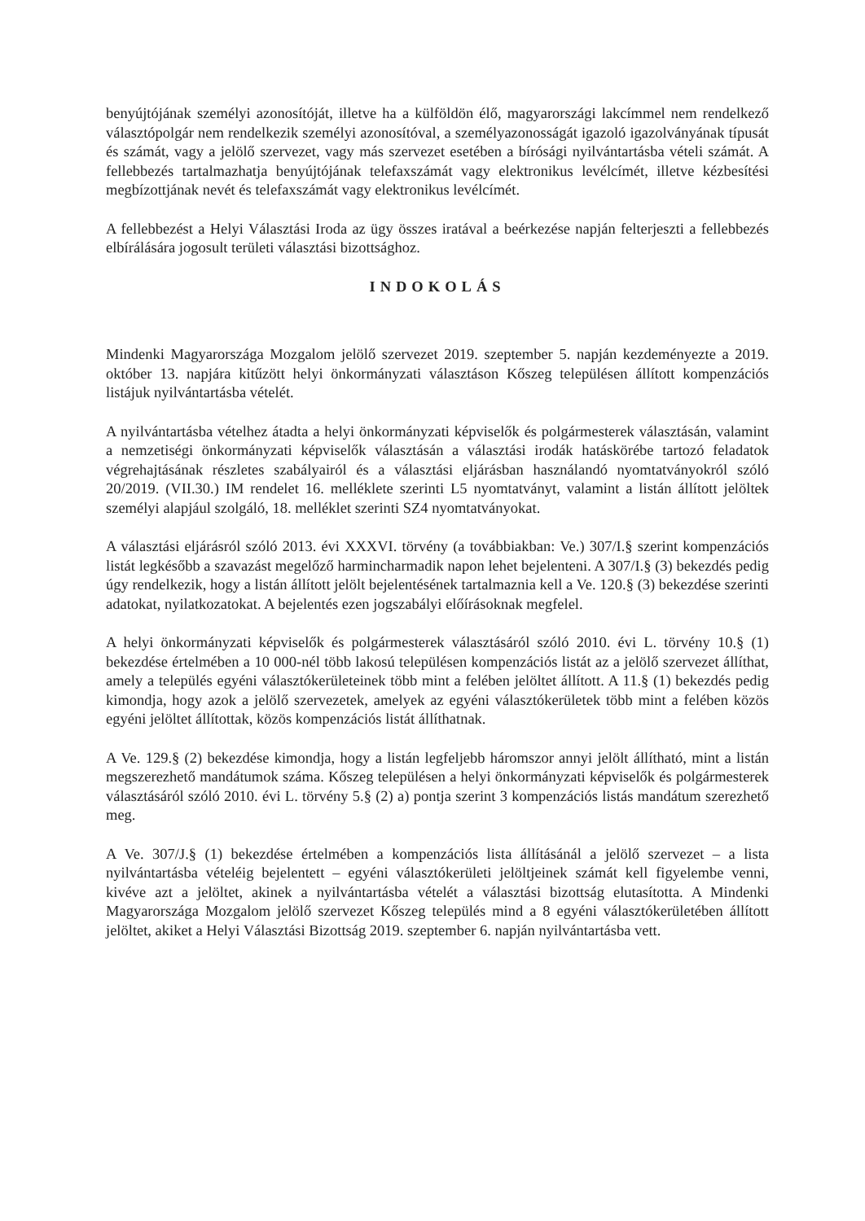benyújtójának személyi azonosítóját, illetve ha a külföldön élő, magyarországi lakcímmel nem rendelkező választópolgár nem rendelkezik személyi azonosítóval, a személyazonosságát igazoló igazolványának típusát és számát, vagy a jelölő szervezet, vagy más szervezet esetében a bírósági nyilvántartásba vételi számát. A fellebbezés tartalmazhatja benyújtójának telefaxszámát vagy elektronikus levélcímét, illetve kézbesítési megbízottjának nevét és telefaxszámát vagy elektronikus levélcímét.
A fellebbezést a Helyi Választási Iroda az ügy összes iratával a beérkezése napján felterjeszti a fellebbezés elbírálására jogosult területi választási bizottsághoz.
INDOKOLÁS
Mindenki Magyarországa Mozgalom jelölő szervezet 2019. szeptember 5. napján kezdeményezte a 2019. október 13. napjára kitűzött helyi önkormányzati választáson Kőszeg településen állított kompenzációs listájuk nyilvántartásba vételét.
A nyilvántartásba vételhez átadta a helyi önkormányzati képviselők és polgármesterek választásán, valamint a nemzetiségi önkormányzati képviselők választásán a választási irodák hatáskörébe tartozó feladatok végrehajtásának részletes szabályairól és a választási eljárásban használandó nyomtatványokról szóló 20/2019. (VII.30.) IM rendelet 16. melléklete szerinti L5 nyomtatványt, valamint a listán állított jelöltek személyi alapjául szolgáló, 18. melléklet szerinti SZ4 nyomtatványokat.
A választási eljárásról szóló 2013. évi XXXVI. törvény (a továbbiakban: Ve.) 307/I.§ szerint kompenzációs listát legkésőbb a szavazást megelőző harmincharmadik napon lehet bejelenteni. A 307/I.§ (3) bekezdés pedig úgy rendelkezik, hogy a listán állított jelölt bejelentésének tartalmaznia kell a Ve. 120.§ (3) bekezdése szerinti adatokat, nyilatkozatokat. A bejelentés ezen jogszabályi előírásoknak megfelel.
A helyi önkormányzati képviselők és polgármesterek választásáról szóló 2010. évi L. törvény 10.§ (1) bekezdése értelmében a 10 000-nél több lakosú településen kompenzációs listát az a jelölő szervezet állíthat, amely a település egyéni választókerületeinek több mint a felében jelöltet állított. A 11.§ (1) bekezdés pedig kimondja, hogy azok a jelölő szervezetek, amelyek az egyéni választókerületek több mint a felében közös egyéni jelöltet állítottak, közös kompenzációs listát állíthatnak.
A Ve. 129.§ (2) bekezdése kimondja, hogy a listán legfeljebb háromszor annyi jelölt állítható, mint a listán megszerezhető mandátumok száma. Kőszeg településen a helyi önkormányzati képviselők és polgármesterek választásáról szóló 2010. évi L. törvény 5.§ (2) a) pontja szerint 3 kompenzációs listás mandátum szerezhető meg.
A Ve. 307/J.§ (1) bekezdése értelmében a kompenzációs lista állításánál a jelölő szervezet – a lista nyilvántartásba vételéig bejelentett – egyéni választókerületi jelöltjeinek számát kell figyelembe venni, kivéve azt a jelöltet, akinek a nyilvántartásba vételét a választási bizottság elutasította. A Mindenki Magyarországa Mozgalom jelölő szervezet Kőszeg település mind a 8 egyéni választókerületében állított jelöltet, akiket a Helyi Választási Bizottság 2019. szeptember 6. napján nyilvántartásba vett.